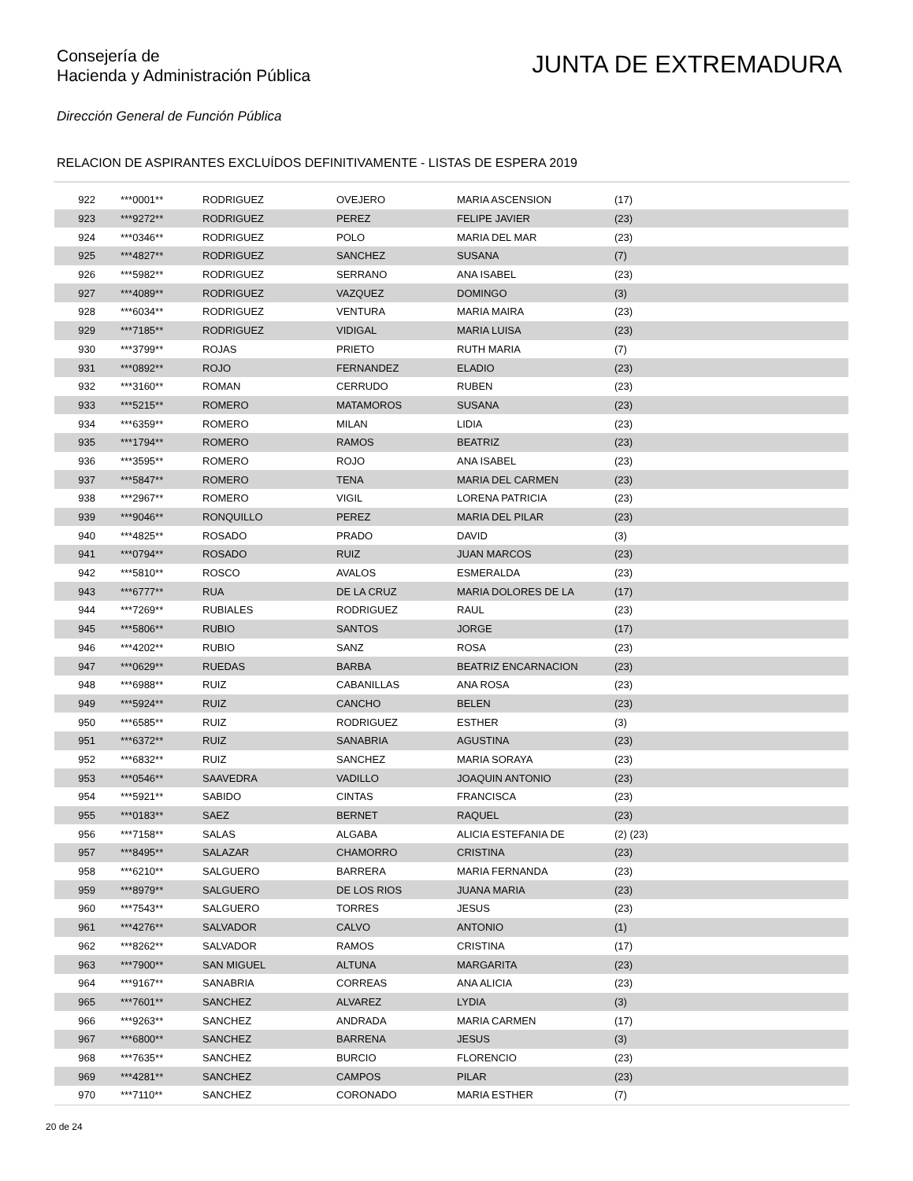Consejería de
Hacienda y Administración Pública
JUNTA DE EXTREMADURA
Dirección General de Función Pública
RELACION DE ASPIRANTES EXCLUÍDOS DEFINITIVAMENTE - LISTAS DE ESPERA 2019
| 922 | ***0001** | RODRIGUEZ | OVEJERO | MARIA ASCENSION | (17) |
| 923 | ***9272** | RODRIGUEZ | PEREZ | FELIPE JAVIER | (23) |
| 924 | ***0346** | RODRIGUEZ | POLO | MARIA DEL MAR | (23) |
| 925 | ***4827** | RODRIGUEZ | SANCHEZ | SUSANA | (7) |
| 926 | ***5982** | RODRIGUEZ | SERRANO | ANA ISABEL | (23) |
| 927 | ***4089** | RODRIGUEZ | VAZQUEZ | DOMINGO | (3) |
| 928 | ***6034** | RODRIGUEZ | VENTURA | MARIA MAIRA | (23) |
| 929 | ***7185** | RODRIGUEZ | VIDIGAL | MARIA LUISA | (23) |
| 930 | ***3799** | ROJAS | PRIETO | RUTH MARIA | (7) |
| 931 | ***0892** | ROJO | FERNANDEZ | ELADIO | (23) |
| 932 | ***3160** | ROMAN | CERRUDO | RUBEN | (23) |
| 933 | ***5215** | ROMERO | MATAMOROS | SUSANA | (23) |
| 934 | ***6359** | ROMERO | MILAN | LIDIA | (23) |
| 935 | ***1794** | ROMERO | RAMOS | BEATRIZ | (23) |
| 936 | ***3595** | ROMERO | ROJO | ANA ISABEL | (23) |
| 937 | ***5847** | ROMERO | TENA | MARIA DEL CARMEN | (23) |
| 938 | ***2967** | ROMERO | VIGIL | LORENA PATRICIA | (23) |
| 939 | ***9046** | RONQUILLO | PEREZ | MARIA DEL PILAR | (23) |
| 940 | ***4825** | ROSADO | PRADO | DAVID | (3) |
| 941 | ***0794** | ROSADO | RUIZ | JUAN MARCOS | (23) |
| 942 | ***5810** | ROSCO | AVALOS | ESMERALDA | (23) |
| 943 | ***6777** | RUA | DE LA CRUZ | MARIA DOLORES DE LA | (17) |
| 944 | ***7269** | RUBIALES | RODRIGUEZ | RAUL | (23) |
| 945 | ***5806** | RUBIO | SANTOS | JORGE | (17) |
| 946 | ***4202** | RUBIO | SANZ | ROSA | (23) |
| 947 | ***0629** | RUEDAS | BARBA | BEATRIZ ENCARNACION | (23) |
| 948 | ***6988** | RUIZ | CABANILLAS | ANA ROSA | (23) |
| 949 | ***5924** | RUIZ | CANCHO | BELEN | (23) |
| 950 | ***6585** | RUIZ | RODRIGUEZ | ESTHER | (3) |
| 951 | ***6372** | RUIZ | SANABRIA | AGUSTINA | (23) |
| 952 | ***6832** | RUIZ | SANCHEZ | MARIA SORAYA | (23) |
| 953 | ***0546** | SAAVEDRA | VADILLO | JOAQUIN ANTONIO | (23) |
| 954 | ***5921** | SABIDO | CINTAS | FRANCISCA | (23) |
| 955 | ***0183** | SAEZ | BERNET | RAQUEL | (23) |
| 956 | ***7158** | SALAS | ALGABA | ALICIA ESTEFANIA DE | (2) (23) |
| 957 | ***8495** | SALAZAR | CHAMORRO | CRISTINA | (23) |
| 958 | ***6210** | SALGUERO | BARRERA | MARIA FERNANDA | (23) |
| 959 | ***8979** | SALGUERO | DE LOS RIOS | JUANA MARIA | (23) |
| 960 | ***7543** | SALGUERO | TORRES | JESUS | (23) |
| 961 | ***4276** | SALVADOR | CALVO | ANTONIO | (1) |
| 962 | ***8262** | SALVADOR | RAMOS | CRISTINA | (17) |
| 963 | ***7900** | SAN MIGUEL | ALTUNA | MARGARITA | (23) |
| 964 | ***9167** | SANABRIA | CORREAS | ANA ALICIA | (23) |
| 965 | ***7601** | SANCHEZ | ALVAREZ | LYDIA | (3) |
| 966 | ***9263** | SANCHEZ | ANDRADA | MARIA CARMEN | (17) |
| 967 | ***6800** | SANCHEZ | BARRENA | JESUS | (3) |
| 968 | ***7635** | SANCHEZ | BURCIO | FLORENCIO | (23) |
| 969 | ***4281** | SANCHEZ | CAMPOS | PILAR | (23) |
| 970 | ***7110** | SANCHEZ | CORONADO | MARIA ESTHER | (7) |
20 de 24